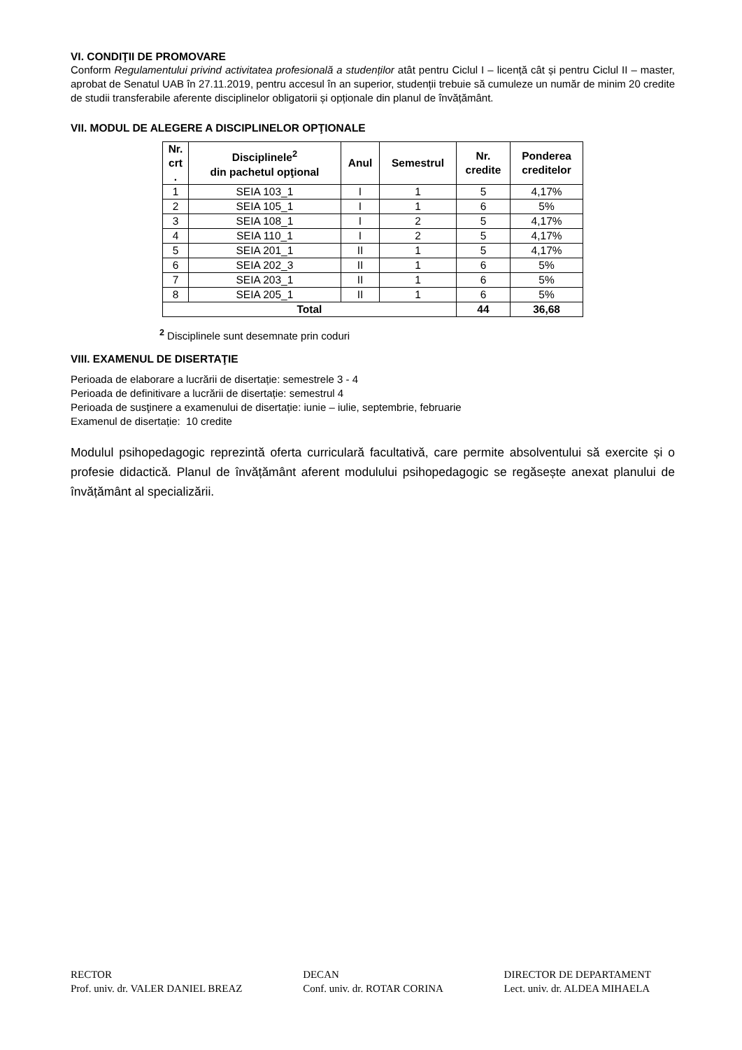VI. CONDIŢII DE PROMOVARE
Conform Regulamentului privind activitatea profesională a studenților atât pentru Ciclul I – licență cât și pentru Ciclul II – master, aprobat de Senatul UAB în 27.11.2019, pentru accesul în an superior, studenții trebuie să cumuleze un număr de minim 20 credite de studii transferabile aferente disciplinelor obligatorii și opționale din planul de învățământ.
VII. MODUL DE ALEGERE A DISCIPLINELOR OPŢIONALE
| Nr. crt . | Disciplinele<sup>2</sup> din pachetul opţional | Anul | Semestrul | Nr. credite | Ponderea creditelor |
| --- | --- | --- | --- | --- | --- |
| 1 | SEIA 103_1 | I | 1 | 5 | 4,17% |
| 2 | SEIA 105_1 | I | 1 | 6 | 5% |
| 3 | SEIA 108_1 | I | 2 | 5 | 4,17% |
| 4 | SEIA 110_1 | I | 2 | 5 | 4,17% |
| 5 | SEIA 201_1 | II | 1 | 5 | 4,17% |
| 6 | SEIA 202_3 | II | 1 | 6 | 5% |
| 7 | SEIA 203_1 | II | 1 | 6 | 5% |
| 8 | SEIA 205_1 | II | 1 | 6 | 5% |
| Total | | | | 44 | 36,68 |
<sup>2</sup> Disciplinele sunt desemnate prin coduri
VIII. EXAMENUL DE DISERTAŢIE
Perioada de elaborare a lucrării de disertație: semestrele 3 - 4
Perioada de definitivare a lucrării de disertație: semestrul 4
Perioada de susţinere a examenului de disertație: iunie – iulie, septembrie, februarie
Examenul de disertație: 10 credite
Modulul psihopedagogic reprezintă oferta curriculară facultativă, care permite absolventului să exercite și o profesie didactică. Planul de învățământ aferent modulului psihopedagogic se regăsește anexat planului de învățământ al specializării.
RECTOR
Prof. univ. dr. VALER DANIEL BREAZ
DECAN
Conf. univ. dr. ROTAR CORINA
DIRECTOR DE DEPARTAMENT
Lect. univ. dr. ALDEA MIHAELA